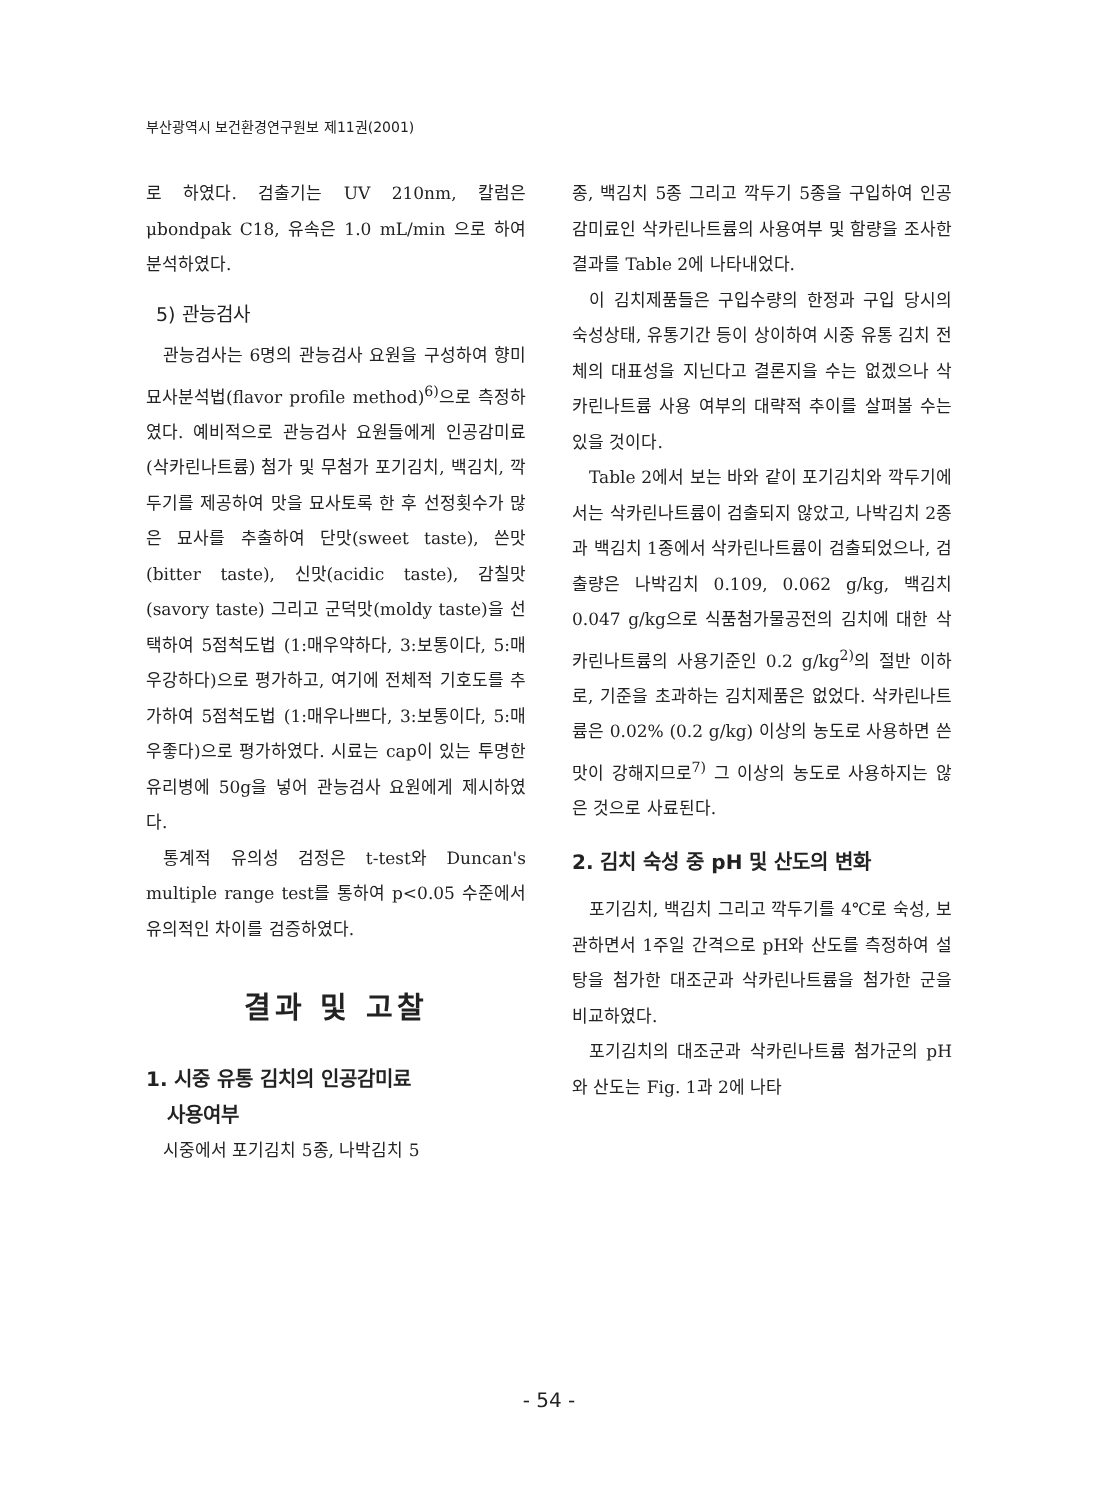부산광역시 보건환경연구원보 제11권(2001)
로 하였다. 검출기는 UV 210nm, 칼럼은 μbondpak C18, 유속은 1.0 mL/min 으로 하여 분석하였다.
5) 관능검사
관능검사는 6명의 관능검사 요원을 구성하여 향미 묘사분석법(flavor profile method)<sup>6)</sup>으로 측정하였다. 예비적으로 관능검사 요원들에게 인공감미료(삭카린나트륨) 첨가 및 무첨가 포기김치, 백김치, 깍두기를 제공하여 맛을 묘사토록 한 후 선정횟수가 많은 묘사를 추출하여 단맛(sweet taste), 쓴맛(bitter taste), 신맛(acidic taste), 감칠맛(savory taste) 그리고 군덕맛(moldy taste)을 선택하여 5점척도법 (1:매우약하다, 3:보통이다, 5:매우강하다)으로 평가하고, 여기에 전체적 기호도를 추가하여 5점척도법 (1:매우나쁘다, 3:보통이다, 5:매우좋다)으로 평가하였다. 시료는 cap이 있는 투명한 유리병에 50g을 넣어 관능검사 요원에게 제시하였다.
통계적 유의성 검정은 t-test와 Duncan's multiple range test를 통하여 p<0.05 수준에서 유의적인 차이를 검증하였다.
결과 및 고찰
1. 시중 유통 김치의 인공감미료
사용여부
시중에서 포기김치 5종, 나박김치 5
종, 백김치 5종 그리고 깍두기 5종을 구입하여 인공감미료인 삭카린나트륨의 사용여부 및 함량을 조사한 결과를 Table 2에 나타내었다.
이 김치제품들은 구입수량의 한정과 구입 당시의 숙성상태, 유통기간 등이 상이하여 시중 유통 김치 전체의 대표성을 지닌다고 결론지을 수는 없겠으나 삭카린나트륨 사용 여부의 대략적 추이를 살펴볼 수는 있을 것이다.
Table 2에서 보는 바와 같이 포기김치와 깍두기에서는 삭카린나트륨이 검출되지 않았고, 나박김치 2종과 백김치 1종에서 삭카린나트륨이 검출되었으나, 검출량은 나박김치 0.109, 0.062 g/kg, 백김치 0.047 g/kg으로 식품첨가물공전의 김치에 대한 삭카린나트륨의 사용기준인 0.2 g/kg<sup>2)</sup>의 절반 이하로, 기준을 초과하는 김치제품은 없었다. 삭카린나트륨은 0.02% (0.2 g/kg) 이상의 농도로 사용하면 쓴맛이 강해지므로<sup>7)</sup> 그 이상의 농도로 사용하지는 않은 것으로 사료된다.
2. 김치 숙성 중 pH 및 산도의 변화
포기김치, 백김치 그리고 깍두기를 4℃로 숙성, 보관하면서 1주일 간격으로 pH와 산도를 측정하여 설탕을 첨가한 대조군과 삭카린나트륨을 첨가한 군을 비교하였다.
포기김치의 대조군과 삭카린나트륨 첨가군의 pH와 산도는 Fig. 1과 2에 나타
- 54 -